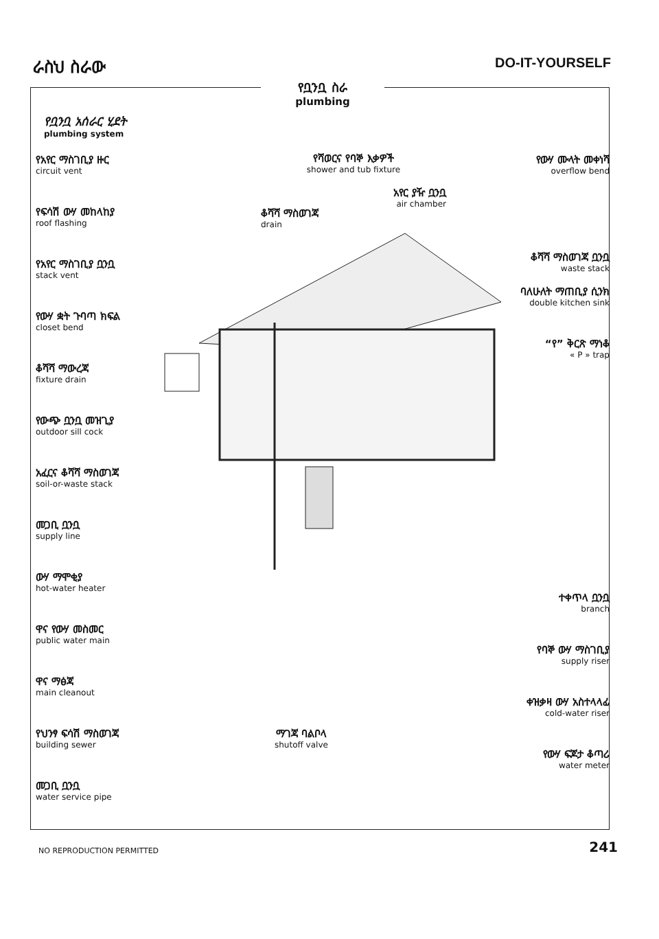ራስህ ስራው
DO-IT-YOURSELF
የቧንቧ ስራ
plumbing
የቧንቧ አሰራር ሂደት
plumbing system
የአየር ማስገቢያ ዙር
circuit vent
የፍሳሽ ውሃ መከላከያ
roof flashing
የአየር ማስገቢያ ቧንቧ
stack vent
የውሃ ቋት ጉባጣ ክፍል
closet bend
ቆሻሻ ማውረጃ
fixture drain
የውጭ ቧንቧ መዝጊያ
outdoor sill cock
አፈርና ቆሻሻ ማስወገጃ
soil-or-waste stack
መጋቢ ቧንቧ
supply line
ውሃ ማሞቂያ
hot-water heater
ዋና የውሃ መስመር
public water main
ዋና ማፅጃ
main cleanout
የህንፃ ፍሳሽ ማስወገጃ
building sewer
መጋቢ ቧንቧ
water service pipe
የውሃ ሙላት መቀነሻ
overflow bend
ቆሻሻ ማስወገጃ ቧንቧ
waste stack
ባለሁለት ማጠቢያ ሲንክ
double kitchen sink
“የ” ቅርጽ ማነቆ
« P » trap
ተቀጥላ ቧንቧ
branch
የባኞ ውሃ ማስገቢያ
supply riser
ቀዝቃዛ ውሃ አስተላላፊ
cold-water riser
የውሃ ፍጆታ ቆጣሪ
water meter
የሻወርና የባኞ እቃዎች
shower and tub fixture
አየር ያዥ ቧንቧ
air chamber
ቆሻሻ ማስወገጃ
drain
ማገጃ ባልቦላ
shutoff valve
NO REPRODUCTION PERMITTED
241